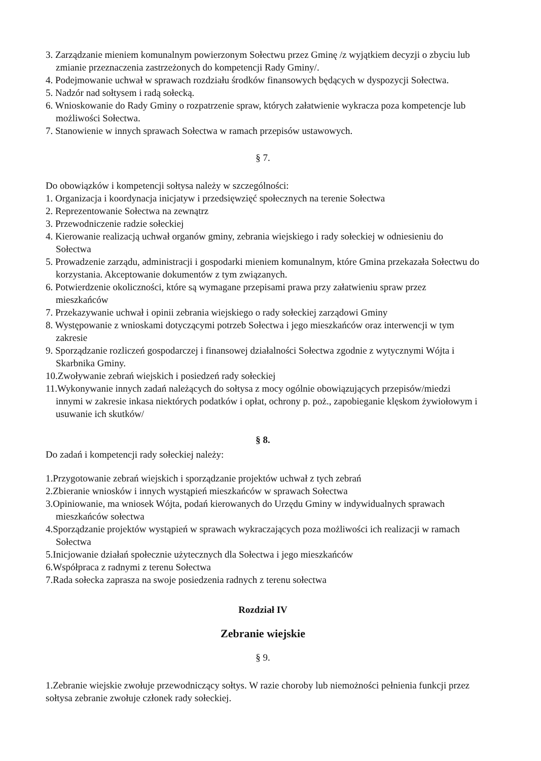3. Zarządzanie mieniem komunalnym powierzonym Sołectwu przez Gminę /z wyjątkiem decyzji o zbyciu lub zmianie przeznaczenia zastrzeżonych do kompetencji Rady Gminy/.
4. Podejmowanie uchwał w sprawach rozdziału środków finansowych będących w dyspozycji Sołectwa.
5. Nadzór nad sołtysem i radą sołecką.
6. Wnioskowanie do Rady Gminy o rozpatrzenie spraw, których załatwienie wykracza poza kompetencje lub możliwości Sołectwa.
7. Stanowienie w innych sprawach Sołectwa w ramach przepisów ustawowych.
§ 7.
Do obowiązków i kompetencji sołtysa należy w szczególności:
1. Organizacja i koordynacja inicjatyw i przedsięwzięć społecznych na terenie Sołectwa
2. Reprezentowanie Sołectwa na zewnątrz
3. Przewodniczenie radzie sołeckiej
4. Kierowanie realizacją uchwał organów gminy, zebrania wiejskiego i rady sołeckiej w odniesieniu do Sołectwa
5. Prowadzenie zarządu, administracji i gospodarki mieniem komunalnym, które Gmina przekazała Sołectwu do korzystania. Akceptowanie dokumentów z tym związanych.
6. Potwierdzenie okoliczności, które są wymagane przepisami prawa przy załatwieniu spraw przez mieszkańców
7. Przekazywanie uchwał i opinii zebrania wiejskiego o rady sołeckiej zarządowi Gminy
8. Występowanie z wnioskami dotyczącymi potrzeb Sołectwa i jego mieszkańców oraz interwencji w tym zakresie
9. Sporządzanie rozliczeń gospodarczej i finansowej działalności Sołectwa zgodnie z wytycznymi Wójta i Skarbnika Gminy.
10.Zwoływanie zebrań wiejskich i posiedzeń rady sołeckiej
11.Wykonywanie innych zadań należących do sołtysa z mocy ogólnie obowiązujących przepisów/miedzi innymi w zakresie inkasa niektórych podatków i opłat, ochrony p. poż., zapobieganie klęskom żywiołowym i usuwanie ich skutków/
§ 8.
Do zadań i kompetencji rady sołeckiej należy:
1.Przygotowanie zebrań wiejskich i sporządzanie projektów uchwał z tych zebrań
2.Zbieranie wniosków i innych wystąpień mieszkańców w sprawach Sołectwa
3.Opiniowanie, ma wniosek Wójta, podań kierowanych do Urzędu Gminy w indywidualnych sprawach mieszkańców sołectwa
4.Sporządzanie projektów wystąpień w sprawach wykraczających poza możliwości ich realizacji w ramach Sołectwa
5.Inicjowanie działań społecznie użytecznych dla Sołectwa i jego mieszkańców
6.Współpraca z radnymi z terenu Sołectwa
7.Rada sołecka zaprasza na swoje posiedzenia radnych z terenu sołectwa
Rozdział IV
Zebranie wiejskie
§ 9.
1.Zebranie wiejskie zwołuje przewodniczący sołtys. W razie choroby lub niemożności pełnienia funkcji przez sołtysa zebranie zwołuje członek rady sołeckiej.